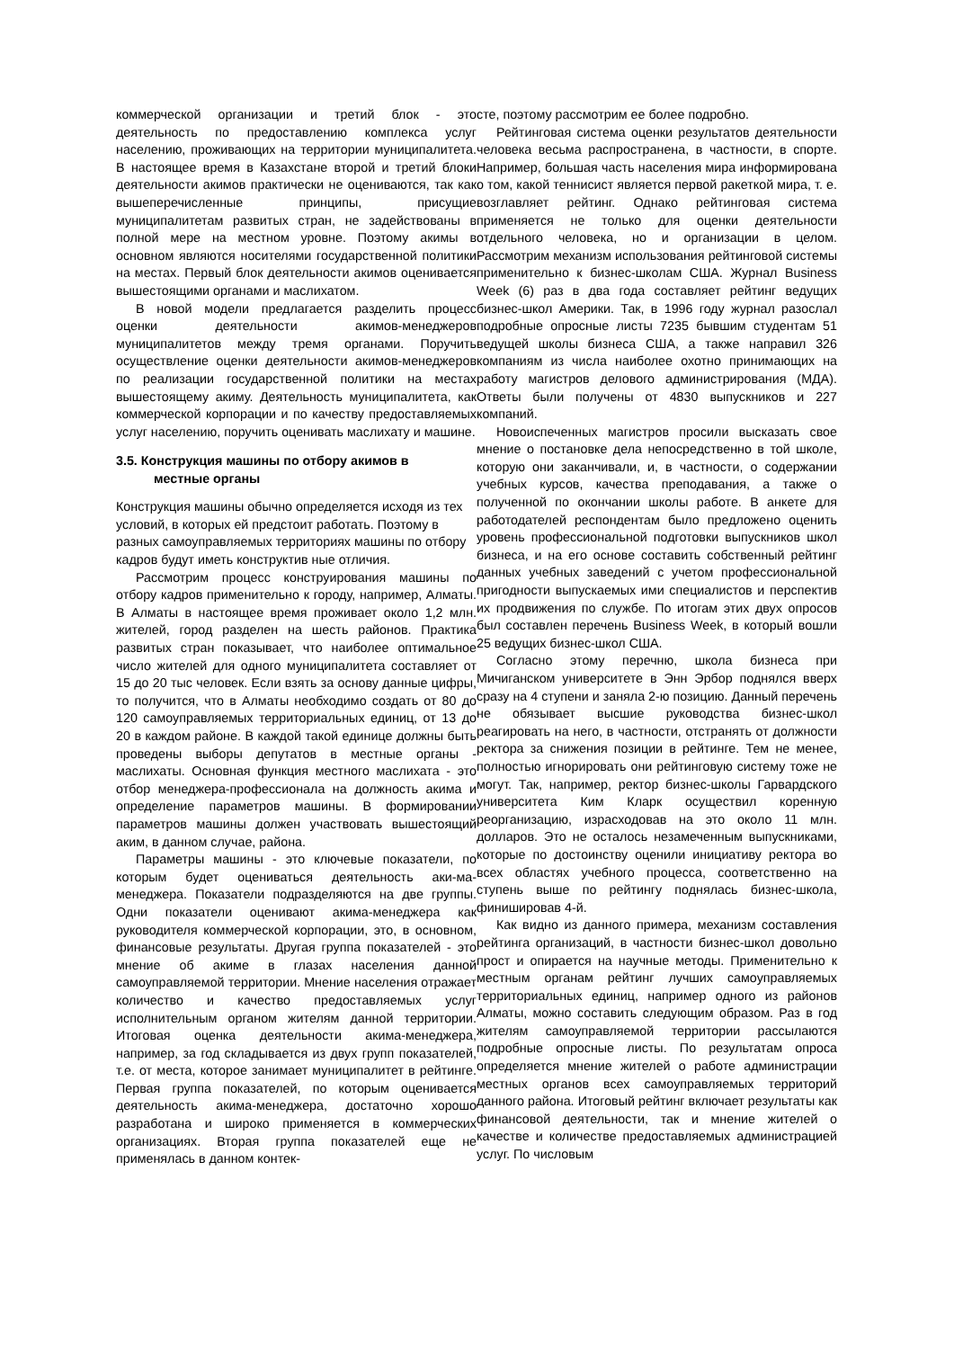коммерческой организации и третий блок - это деятельность по предоставлению комплекса услуг населению, проживающих на территории муниципалитета. В настоящее время в Казахстане второй и третий блоки деятельности акимов практически не оцениваются, так как вышеперечисленные принципы, присущие муниципалитетам развитых стран, не задействованы в полной мере на местном уровне. Поэтому акимы в основном являются носителями государственной политики на местах. Первый блок деятельности акимов оценивается вышестоящими органами и маслихатом.
В новой модели предлагается разделить процесс оценки деятельности акимов-менеджеров муниципалитетов между тремя органами. Поручить осуществление оценки деятельности акимов-менеджеров по реализации государственной политики на местах вышестоящему акиму. Деятельность муниципалитета, как коммерческой корпорации и по качеству предоставляемых услуг населению, поручить оценивать маслихату и машине.
3.5. Конструкция машины по отбору акимов в
местные органы
Конструкция машины обычно определяется исходя из тех условий, в которых ей предстоит работать. Поэтому в разных самоуправляемых территориях машины по отбору кадров будут иметь конструктив ные отличия.
Рассмотрим процесс конструирования машины по отбору кадров применительно к городу, например, Алматы. В Алматы в настоящее время проживает около 1,2 млн. жителей, город разделен на шесть районов. Практика развитых стран показывает, что наиболее оптимальное число жителей для одного муниципалитета составляет от 15 до 20 тыс человек. Если взять за основу данные цифры, то получится, что в Алматы необходимо создать от 80 до 120 самоуправляемых территориальных единиц, от 13 до 20 в каждом районе. В каждой такой единице должны быть проведены выборы депутатов в местные органы - маслихаты. Основная функция местного маслихата - это отбор менеджера-профессионала на должность акима и определение параметров машины. В формировании параметров машины должен участвовать вышестоящий аким, в данном случае, района.
Параметры машины - это ключевые показатели, по которым будет оцениваться деятельность аки-ма-менеджера. Показатели подразделяются на две группы. Одни показатели оценивают акима-менеджера как руководителя коммерческой корпорации, это, в основном, финансовые результаты. Другая группа показателей - это мнение об акиме в глазах населения данной самоуправляемой территории. Мнение населения отражает количество и качество предоставляемых услуг исполнительным органом жителям данной территории. Итоговая оценка деятельности акима-менеджера, например, за год складывается из двух групп показателей, т.е. от места, которое занимает муниципалитет в рейтинге. Первая группа показателей, по которым оценивается деятельность акима-менеджера, достаточно хорошо разработана и широко применяется в коммерческих организациях. Вторая группа показателей еще не применялась в данном контек-
сте, поэтому рассмотрим ее более подробно.
Рейтинговая система оценки результатов деятельности человека весьма распространена, в частности, в спорте. Например, большая часть населения мира информирована о том, какой теннисист является первой ракеткой мира, т. е. возглавляет рейтинг. Однако рейтинговая система применяется не только для оценки деятельности отдельного человека, но и организации в целом. Рассмотрим механизм использования рейтинговой системы применительно к бизнес-школам США. Журнал Business Week (6) раз в два года составляет рейтинг ведущих бизнес-школ Америки. Так, в 1996 году журнал разослал подробные опросные листы 7235 бывшим студентам 51 ведущей школы бизнеса США, а также направил 326 компаниям из числа наиболее охотно принимающих на работу магистров делового администрирования (МДА). Ответы были получены от 4830 выпускников и 227 компаний.
Новоиспеченных магистров просили высказать свое мнение о постановке дела непосредственно в той школе, которую они заканчивали, и, в частности, о содержании учебных курсов, качества преподавания, а также о полученной по окончании школы работе. В анкете для работодателей респондентам было предложено оценить уровень профессиональной подготовки выпускников школ бизнеса, и на его основе составить собственный рейтинг данных учебных заведений с учетом профессиональной пригодности выпускаемых ими специалистов и перспектив их продвижения по службе. По итогам этих двух опросов был составлен перечень Business Week, в который вошли 25 ведущих бизнес-школ США.
Согласно этому перечню, школа бизнеса при Мичиганском университете в Энн Эрбор поднялся вверх сразу на 4 ступени и заняла 2-ю позицию. Данный перечень не обязывает высшие руководства бизнес-школ реагировать на него, в частности, отстранять от должности ректора за снижения позиции в рейтинге. Тем не менее, полностью игнорировать они рейтинговую систему тоже не могут. Так, например, ректор бизнес-школы Гарвардского университета Ким Кларк осуществил коренную реорганизацию, израсходовав на это около 11 млн. долларов. Это не осталось незамеченным выпускниками, которые по достоинству оценили инициативу ректора во всех областях учебного процесса, соответственно на ступень выше по рейтингу поднялась бизнес-школа, финишировав 4-й.
Как видно из данного примера, механизм составления рейтинга организаций, в частности бизнес-школ довольно прост и опирается на научные методы. Применительно к местным органам рейтинг лучших самоуправляемых территориальных единиц, например одного из районов Алматы, можно составить следующим образом. Раз в год жителям самоуправляемой территории рассылаются подробные опросные листы. По результатам опроса определяется мнение жителей о работе администрации местных органов всех самоуправляемых территорий данного района. Итоговый рейтинг включает результаты как финансовой деятельности, так и мнение жителей о качестве и количестве предоставляемых администрацией услуг. По числовым